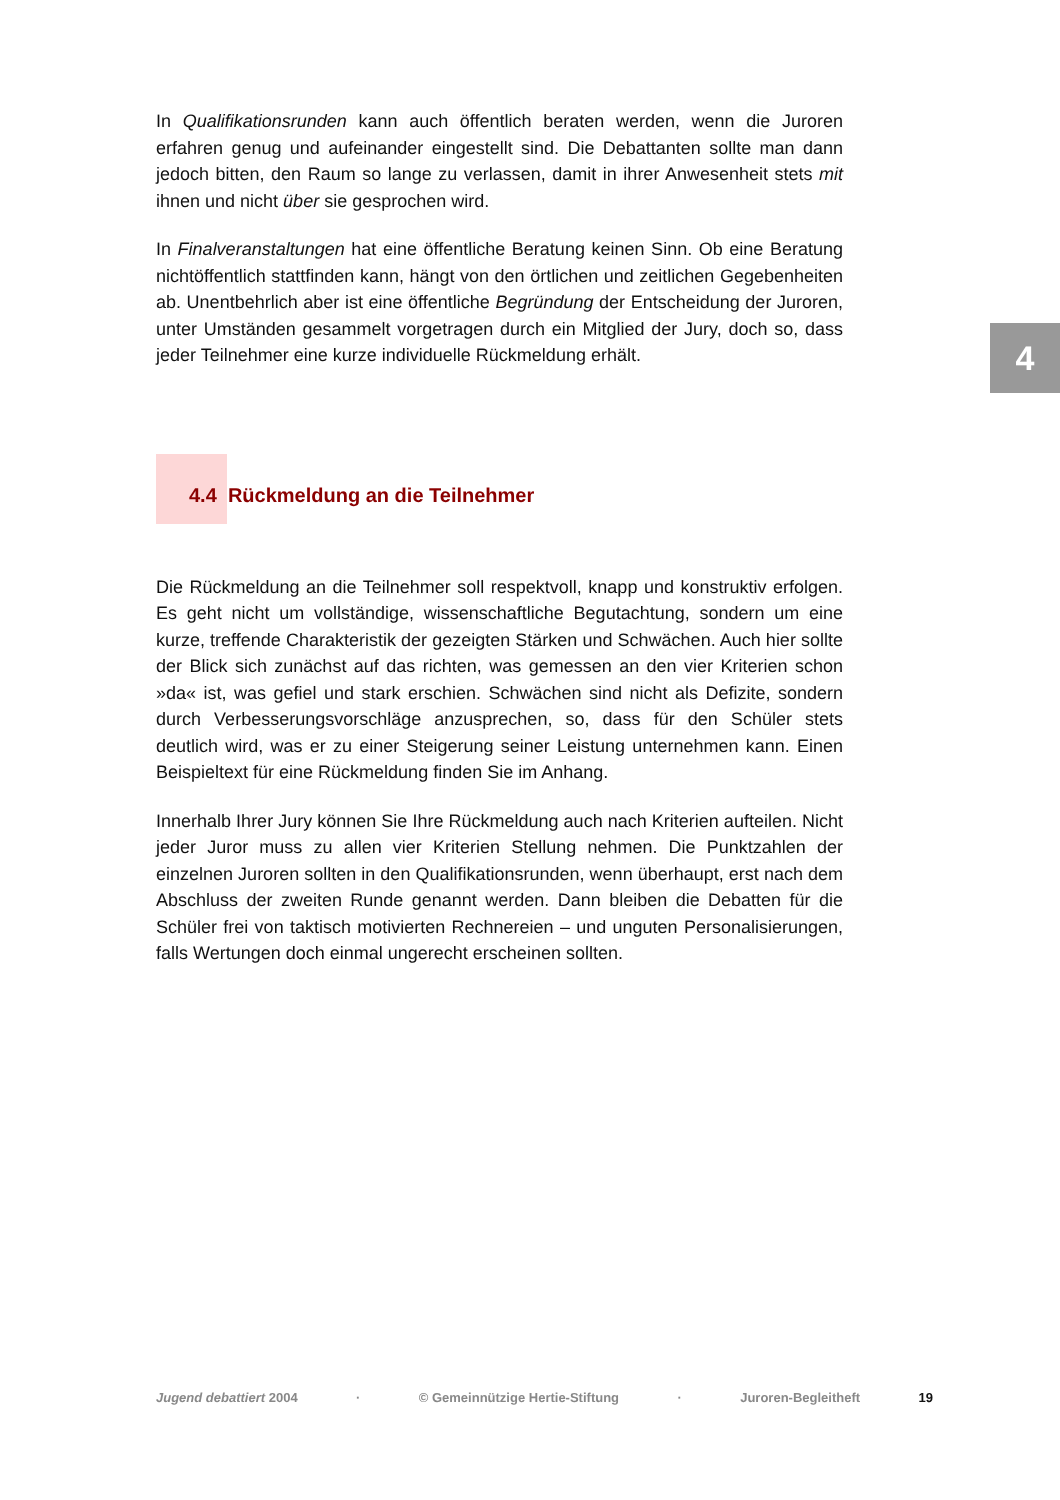In Qualifikationsrunden kann auch öffentlich beraten werden, wenn die Juroren erfahren genug und aufeinander eingestellt sind. Die Debattanten sollte man dann jedoch bitten, den Raum so lange zu verlassen, damit in ihrer Anwesenheit stets mit ihnen und nicht über sie gesprochen wird.
In Finalveranstaltungen hat eine öffentliche Beratung keinen Sinn. Ob eine Beratung nichtöffentlich stattfinden kann, hängt von den örtlichen und zeitlichen Gegebenheiten ab. Unentbehrlich aber ist eine öffentliche Begründung der Entscheidung der Juroren, unter Umständen gesammelt vorgetragen durch ein Mitglied der Jury, doch so, dass jeder Teilnehmer eine kurze individuelle Rückmeldung erhält.
4.4 Rückmeldung an die Teilnehmer
Die Rückmeldung an die Teilnehmer soll respektvoll, knapp und konstruktiv erfolgen. Es geht nicht um vollständige, wissenschaftliche Begutachtung, sondern um eine kurze, treffende Charakteristik der gezeigten Stärken und Schwächen. Auch hier sollte der Blick sich zunächst auf das richten, was gemessen an den vier Kriterien schon »da« ist, was gefiel und stark erschien. Schwächen sind nicht als Defizite, sondern durch Verbesserungsvorschläge anzusprechen, so, dass für den Schüler stets deutlich wird, was er zu einer Steigerung seiner Leistung unternehmen kann. Einen Beispieltext für eine Rückmeldung finden Sie im Anhang.
Innerhalb Ihrer Jury können Sie Ihre Rückmeldung auch nach Kriterien aufteilen. Nicht jeder Juror muss zu allen vier Kriterien Stellung nehmen. Die Punktzahlen der einzelnen Juroren sollten in den Qualifikationsrunden, wenn überhaupt, erst nach dem Abschluss der zweiten Runde genannt werden. Dann bleiben die Debatten für die Schüler frei von taktisch motivierten Rechnereien – und unguten Personalisierungen, falls Wertungen doch einmal ungerecht erscheinen sollten.
4
Jugend debattiert 2004 · © Gemeinnützige Hertie-Stiftung · Juroren-Begleitheft 19